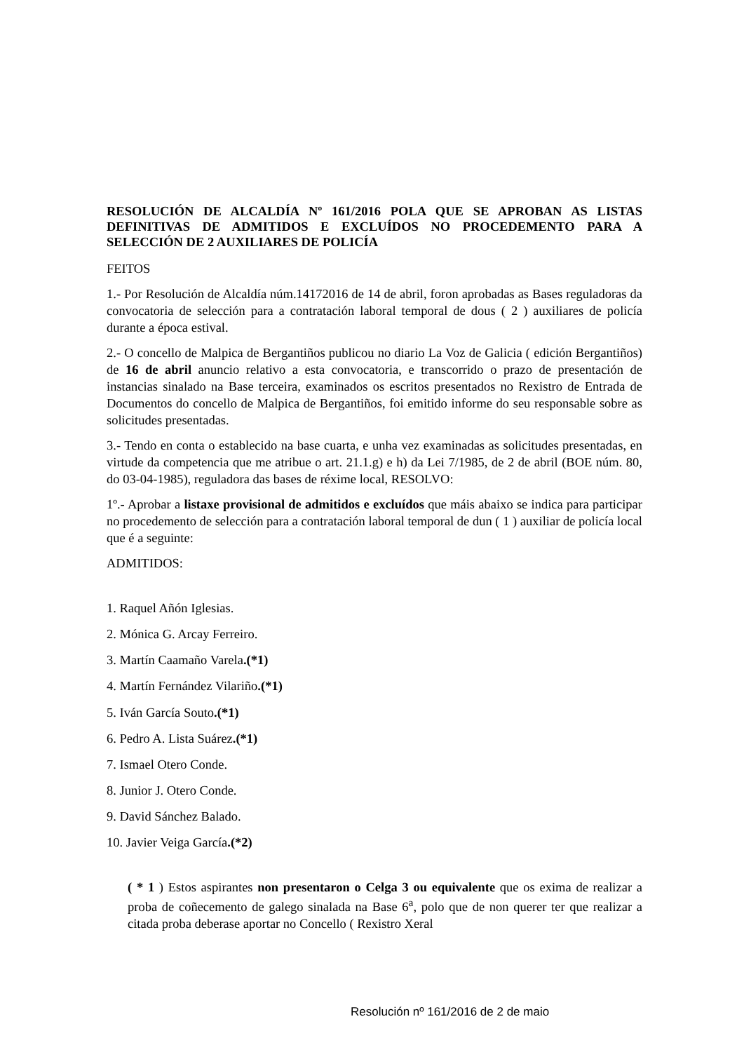RESOLUCIÓN DE ALCALDÍA Nº 161/2016 POLA QUE SE APROBAN AS LISTAS DEFINITIVAS DE ADMITIDOS E EXCLUÍDOS NO PROCEDEMENTO PARA A SELECCIÓN DE 2 AUXILIARES DE POLICÍA
FEITOS
1.- Por Resolución de Alcaldía núm.14172016 de 14 de abril, foron aprobadas as Bases reguladoras da convocatoria de selección para a contratación laboral temporal de dous ( 2 ) auxiliares de policía durante a época estival.
2.- O concello de Malpica de Bergantiños publicou no diario La Voz de Galicia ( edición Bergantiños) de 16 de abril anuncio relativo a esta convocatoria, e transcorrido o prazo de presentación de instancias sinalado na Base terceira, examinados os escritos presentados no Rexistro de Entrada de Documentos do concello de Malpica de Bergantiños, foi emitido informe do seu responsable sobre as solicitudes presentadas.
3.- Tendo en conta o establecido na base cuarta, e unha vez examinadas as solicitudes presentadas, en virtude da competencia que me atribue o art. 21.1.g) e h) da Lei 7/1985, de 2 de abril (BOE núm. 80, do 03-04-1985), reguladora das bases de réxime local, RESOLVO:
1º.- Aprobar a listaxe provisional de admitidos e excluídos que máis abaixo se indica para participar no procedemento de selección para a contratación laboral temporal de dun ( 1 ) auxiliar de policía local que é a seguinte:
ADMITIDOS:
1. Raquel Añón Iglesias.
2. Mónica G. Arcay Ferreiro.
3. Martín Caamaño Varela.(*1)
4. Martín Fernández Vilariño.(*1)
5. Iván García Souto.(*1)
6. Pedro A. Lista Suárez.(*1)
7. Ismael Otero Conde.
8. Junior J. Otero Conde.
9. David Sánchez Balado.
10. Javier Veiga García.(*2)
( * 1 ) Estos aspirantes non presentaron o Celga 3 ou equivalente que os exima de realizar a proba de coñecemento de galego sinalada na Base 6<sup>a</sup>, polo que de non querer ter que realizar a citada proba deberase aportar no Concello ( Rexistro Xeral
Resolución nº 161/2016 de 2 de maio